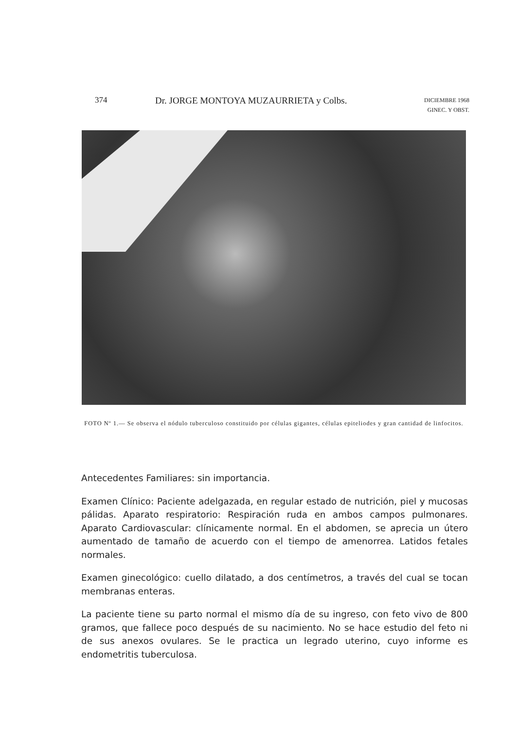374 Dr. JORGE MONTOYA MUZAURRIETA y Colbs. DICIEMBRE 1968
GINEC. Y OBST.
FOTO Nº 1.— Se observa el nódulo tuberculoso constituido por células gigantes, células epiteliodes y gran cantidad de linfocitos.
Antecedentes Familiares: sin importancia.
Examen Clínico: Paciente adelgazada, en regular estado de nutrición, piel y mucosas pálidas. Aparato respiratorio: Respiración ruda en ambos campos pulmonares. Aparato Cardiovascular: clínicamente normal. En el abdomen, se aprecia un útero aumentado de tamaño de acuerdo con el tiempo de amenorrea. Latidos fetales normales.
Examen ginecológico: cuello dilatado, a dos centímetros, a través del cual se tocan membranas enteras.
La paciente tiene su parto normal el mismo día de su ingreso, con feto vivo de 800 gramos, que fallece poco después de su nacimiento. No se hace estudio del feto ni de sus anexos ovulares. Se le practica un legrado uterino, cuyo informe es endometritis tuberculosa.